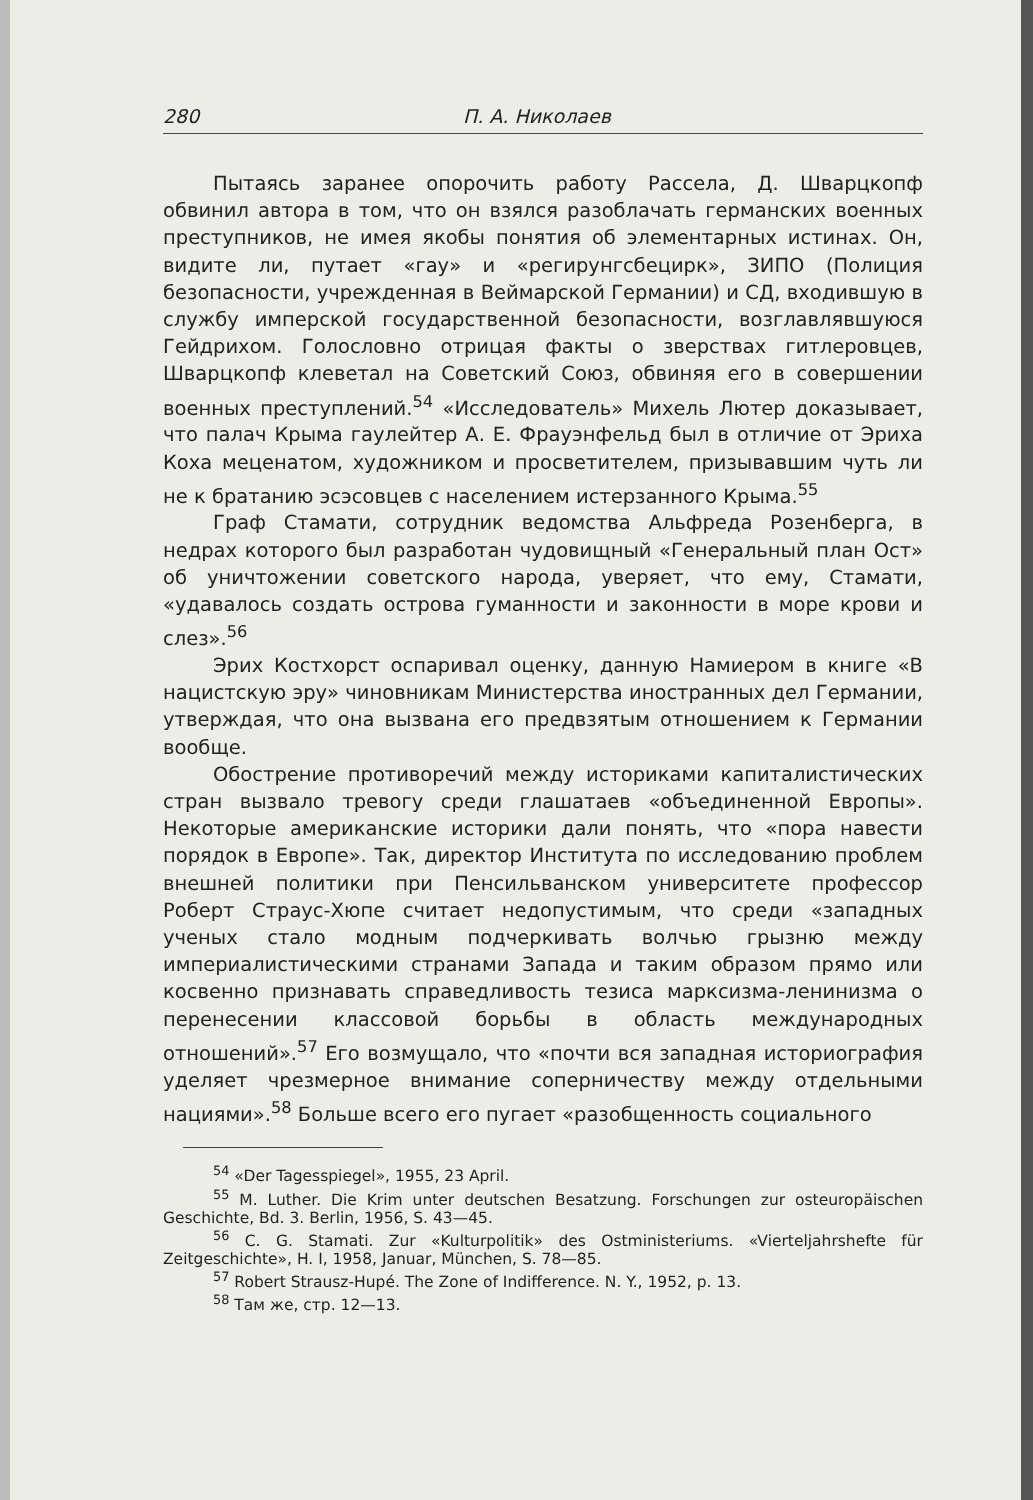280 П. А. Николаев
Пытаясь заранее опорочить работу Рассела, Д. Шварцкопф обвинил автора в том, что он взялся разоблачать германских военных преступников, не имея якобы понятия об элементарных истинах. Он, видите ли, путает «гау» и «регирунгсбецирк», ЗИПО (Полиция безопасности, учрежденная в Веймарской Германии) и СД, входившую в службу имперской государственной безопасности, возглавлявшуюся Гейдрихом. Голословно отрицая факты о зверствах гитлеровцев, Шварцкопф клеветал на Советский Союз, обвиняя его в совершении военных преступлений.<sup>54</sup> «Исследователь» Михель Лютер доказывает, что палач Крыма гаулейтер А. Е. Фрауэнфельд был в отличие от Эриха Коха меценатом, художником и просветителем, призывавшим чуть ли не к братанию эсэсовцев с населением истерзанного Крыма.<sup>55</sup>
Граф Стамати, сотрудник ведомства Альфреда Розенберга, в недрах которого был разработан чудовищный «Генеральный план Ост» об уничтожении советского народа, уверяет, что ему, Стамати, «удавалось создать острова гуманности и законности в море крови и слез».<sup>56</sup>
Эрих Костхорст оспаривал оценку, данную Намиером в книге «В нацистскую эру» чиновникам Министерства иностранных дел Германии, утверждая, что она вызвана его предвзятым отношением к Германии вообще.
Обострение противоречий между историками капиталистических стран вызвало тревогу среди глашатаев «объединенной Европы». Некоторые американские историки дали понять, что «пора навести порядок в Европе». Так, директор Института по исследованию проблем внешней политики при Пенсильванском университете профессор Роберт Страус-Хюпе считает недопустимым, что среди «западных ученых стало модным подчеркивать волчью грызню между империалистическими странами Запада и таким образом прямо или косвенно признавать справедливость тезиса марксизма-ленинизма о перенесении классовой борьбы в область международных отношений».<sup>57</sup> Его возмущало, что «почти вся западная историография уделяет чрезмерное внимание соперничеству между отдельными нациями».<sup>58</sup> Больше всего его пугает «разобщенность социального
<sup>54</sup> «Der Tagesspiegel», 1955, 23 April.
<sup>55</sup> M. Luther. Die Krim unter deutschen Besatzung. Forschungen zur osteuropäischen Geschichte, Bd. 3. Berlin, 1956, S. 43—45.
<sup>56</sup> C. G. Stamati. Zur «Kulturpolitik» des Ostministeriums. «Vierteljahrshefte für Zeitgeschichte», H. I, 1958, Januar, München, S. 78—85.
<sup>57</sup> Robert Strausz-Hupé. The Zone of Indifference. N. Y., 1952, p. 13.
<sup>58</sup> Там же, стр. 12—13.